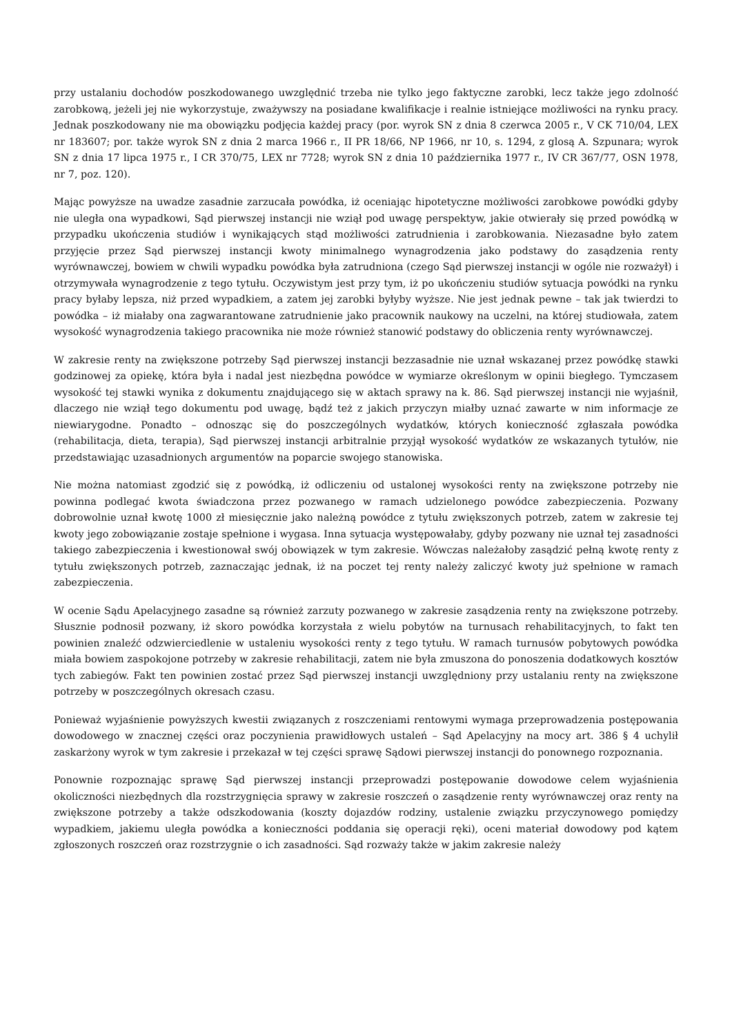przy ustalaniu dochodów poszkodowanego uwzględnić trzeba nie tylko jego faktyczne zarobki, lecz także jego zdolność zarobkową, jeżeli jej nie wykorzystuje, zważywszy na posiadane kwalifikacje i realnie istniejące możliwości na rynku pracy. Jednak poszkodowany nie ma obowiązku podjęcia każdej pracy (por. wyrok SN z dnia 8 czerwca 2005 r., V CK 710/04, LEX nr 183607; por. także wyrok SN z dnia 2 marca 1966 r., II PR 18/66, NP 1966, nr 10, s. 1294, z glosą A. Szpunara; wyrok SN z dnia 17 lipca 1975 r., I CR 370/75, LEX nr 7728; wyrok SN z dnia 10 października 1977 r., IV CR 367/77, OSN 1978, nr 7, poz. 120).
Mając powyższe na uwadze zasadnie zarzucała powódka, iż oceniając hipotetyczne możliwości zarobkowe powódki gdyby nie uległa ona wypadkowi, Sąd pierwszej instancji nie wziął pod uwagę perspektyw, jakie otwierały się przed powódką w przypadku ukończenia studiów i wynikających stąd możliwości zatrudnienia i zarobkowania. Niezasadne było zatem przyjęcie przez Sąd pierwszej instancji kwoty minimalnego wynagrodzenia jako podstawy do zasądzenia renty wyrównawczej, bowiem w chwili wypadku powódka była zatrudniona (czego Sąd pierwszej instancji w ogóle nie rozważył) i otrzymywała wynagrodzenie z tego tytułu. Oczywistym jest przy tym, iż po ukończeniu studiów sytuacja powódki na rynku pracy byłaby lepsza, niż przed wypadkiem, a zatem jej zarobki byłyby wyższe. Nie jest jednak pewne – tak jak twierdzi to powódka – iż miałaby ona zagwarantowane zatrudnienie jako pracownik naukowy na uczelni, na której studiowała, zatem wysokość wynagrodzenia takiego pracownika nie może również stanowić podstawy do obliczenia renty wyrównawczej.
W zakresie renty na zwiększone potrzeby Sąd pierwszej instancji bezzasadnie nie uznał wskazanej przez powódkę stawki godzinowej za opiekę, która była i nadal jest niezbędna powódce w wymiarze określonym w opinii biegłego. Tymczasem wysokość tej stawki wynika z dokumentu znajdującego się w aktach sprawy na k. 86. Sąd pierwszej instancji nie wyjaśnił, dlaczego nie wziął tego dokumentu pod uwagę, bądź też z jakich przyczyn miałby uznać zawarte w nim informacje ze niewiarygodne. Ponadto – odnosząc się do poszczególnych wydatków, których konieczność zgłaszała powódka (rehabilitacja, dieta, terapia), Sąd pierwszej instancji arbitralnie przyjął wysokość wydatków ze wskazanych tytułów, nie przedstawiając uzasadnionych argumentów na poparcie swojego stanowiska.
Nie można natomiast zgodzić się z powódką, iż odliczeniu od ustalonej wysokości renty na zwiększone potrzeby nie powinna podlegać kwota świadczona przez pozwanego w ramach udzielonego powódce zabezpieczenia. Pozwany dobrowolnie uznał kwotę 1000 zł miesięcznie jako należną powódce z tytułu zwiększonych potrzeb, zatem w zakresie tej kwoty jego zobowiązanie zostaje spełnione i wygasa. Inna sytuacja występowałaby, gdyby pozwany nie uznał tej zasadności takiego zabezpieczenia i kwestionował swój obowiązek w tym zakresie. Wówczas należałoby zasądzić pełną kwotę renty z tytułu zwiększonych potrzeb, zaznaczając jednak, iż na poczet tej renty należy zaliczyć kwoty już spełnione w ramach zabezpieczenia.
W ocenie Sądu Apelacyjnego zasadne są również zarzuty pozwanego w zakresie zasądzenia renty na zwiększone potrzeby. Słusznie podnosił pozwany, iż skoro powódka korzystała z wielu pobytów na turnusach rehabilitacyjnych, to fakt ten powinien znaleźć odzwierciedlenie w ustaleniu wysokości renty z tego tytułu. W ramach turnusów pobytowych powódka miała bowiem zaspokojone potrzeby w zakresie rehabilitacji, zatem nie była zmuszona do ponoszenia dodatkowych kosztów tych zabiegów. Fakt ten powinien zostać przez Sąd pierwszej instancji uwzględniony przy ustalaniu renty na zwiększone potrzeby w poszczególnych okresach czasu.
Ponieważ wyjaśnienie powyższych kwestii związanych z roszczeniami rentowymi wymaga przeprowadzenia postępowania dowodowego w znacznej części oraz poczynienia prawidłowych ustaleń – Sąd Apelacyjny na mocy art. 386 § 4 uchylił zaskarżony wyrok w tym zakresie i przekazał w tej części sprawę Sądowi pierwszej instancji do ponownego rozpoznania.
Ponownie rozpoznając sprawę Sąd pierwszej instancji przeprowadzi postępowanie dowodowe celem wyjaśnienia okoliczności niezbędnych dla rozstrzygnięcia sprawy w zakresie roszczeń o zasądzenie renty wyrównawczej oraz renty na zwiększone potrzeby a także odszkodowania (koszty dojazdów rodziny, ustalenie związku przyczynowego pomiędzy wypadkiem, jakiemu uległa powódka a konieczności poddania się operacji ręki), oceni materiał dowodowy pod kątem zgłoszonych roszczeń oraz rozstrzygnie o ich zasadności. Sąd rozważy także w jakim zakresie należy